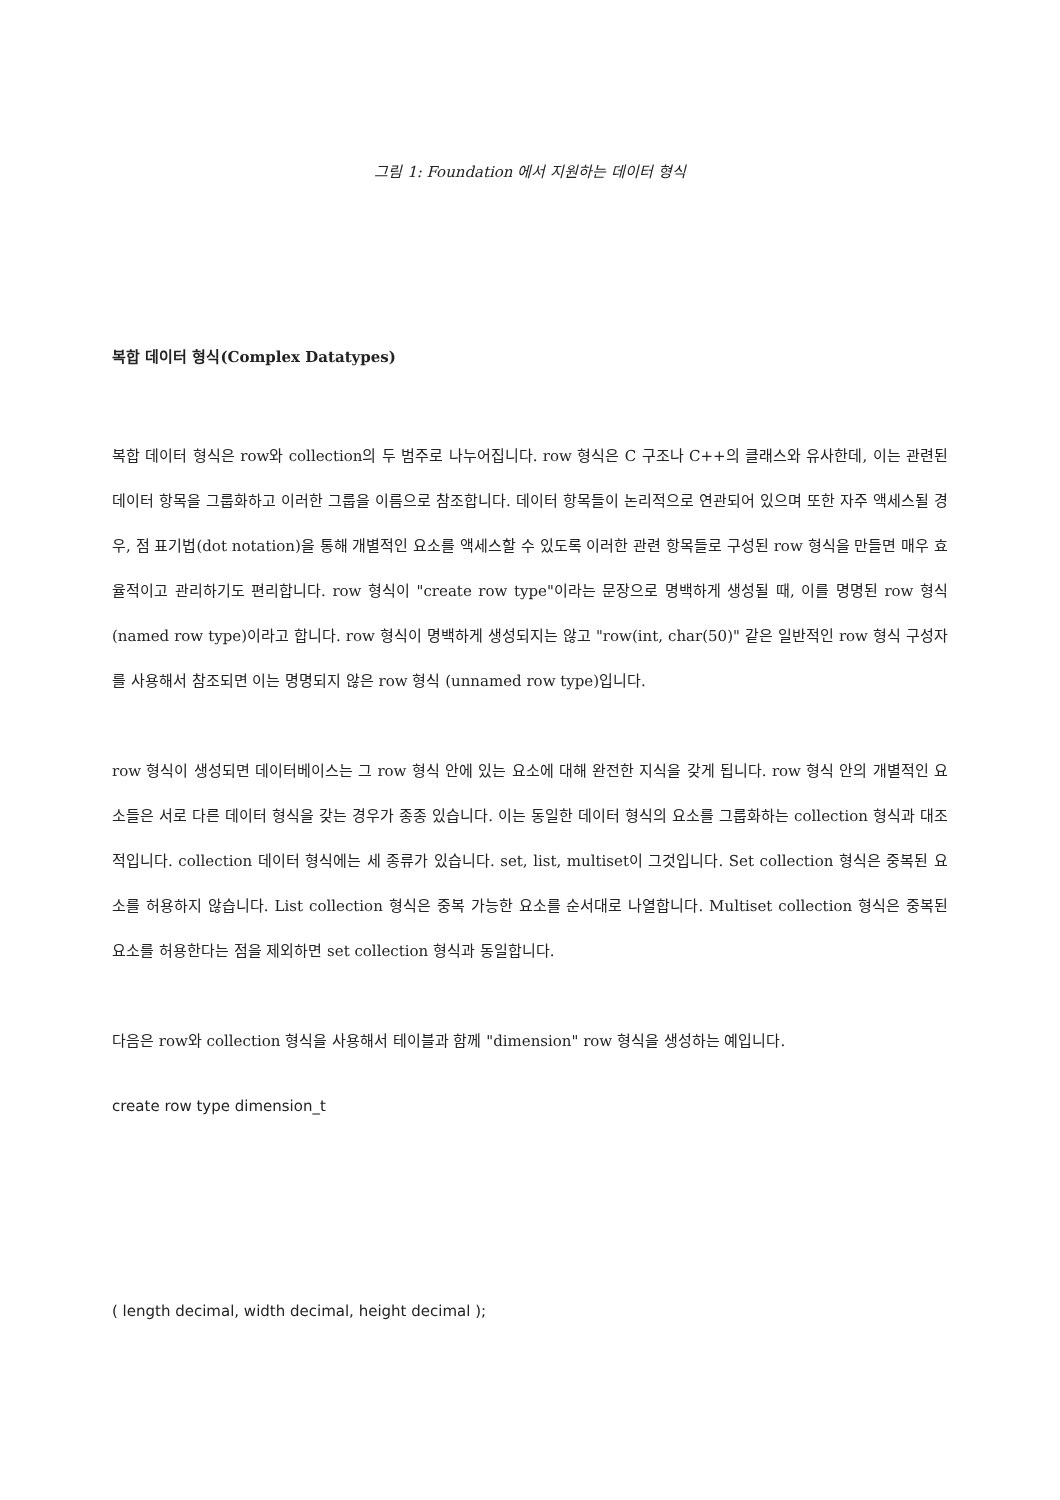그림 1: Foundation 에서 지원하는 데이터 형식
복합 데이터 형식(Complex Datatypes)
복합 데이터 형식은 row와 collection의 두 범주로 나누어집니다. row 형식은 C 구조나 C++의 클래스와 유사한데, 이는 관련된 데이터 항목을 그룹화하고 이러한 그룹을 이름으로 참조합니다. 데이터 항목들이 논리적으로 연관되어 있으며 또한 자주 액세스될 경우, 점 표기법(dot notation)을 통해 개별적인 요소를 액세스할 수 있도록 이러한 관련 항목들로 구성된 row 형식을 만들면 매우 효율적이고 관리하기도 편리합니다. row 형식이 "create row type"이라는 문장으로 명백하게 생성될 때, 이를 명명된 row 형식(named row type)이라고 합니다. row 형식이 명백하게 생성되지는 않고 "row(int, char(50)" 같은 일반적인 row 형식 구성자를 사용해서 참조되면 이는 명명되지 않은 row 형식 (unnamed row type)입니다.
row 형식이 생성되면 데이터베이스는 그 row 형식 안에 있는 요소에 대해 완전한 지식을 갖게 됩니다. row 형식 안의 개별적인 요소들은 서로 다른 데이터 형식을 갖는 경우가 종종 있습니다. 이는 동일한 데이터 형식의 요소를 그룹화하는 collection 형식과 대조적입니다. collection 데이터 형식에는 세 종류가 있습니다. set, list, multiset이 그것입니다. Set collection 형식은 중복된 요소를 허용하지 않습니다. List collection 형식은 중복 가능한 요소를 순서대로 나열합니다. Multiset collection 형식은 중복된 요소를 허용한다는 점을 제외하면 set collection 형식과 동일합니다.
다음은 row와 collection 형식을 사용해서 테이블과 함께 "dimension" row 형식을 생성하는 예입니다.
create row type dimension_t
( length decimal, width decimal, height decimal );